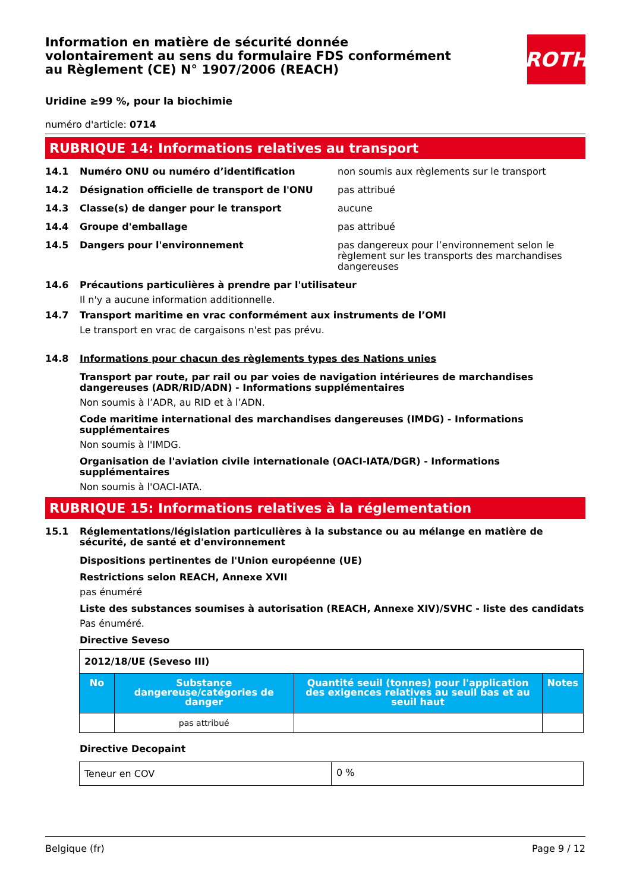Information en matière de sécurité donnée
volontairement au sens du formulaire FDS conformément
au Règlement (CE) N° 1907/2006 (REACH)
ROTH
Uridine ≥99 %, pour la biochimie
numéro d'article: 0714
RUBRIQUE 14: Informations relatives au transport
14.1 Numéro ONU ou numéro d’identification non soumis aux règlements sur le transport
14.2 Désignation officielle de transport de l'ONU pas attribué
14.3 Classe(s) de danger pour le transport aucune
14.4 Groupe d'emballage pas attribué
14.5 Dangers pour l'environnement pas dangereux pour l’environnement selon le règlement sur les transports des marchandises dangereuses
14.6 Précautions particulières à prendre par l'utilisateur
Il n'y a aucune information additionnelle.
14.7 Transport maritime en vrac conformément aux instruments de l’OMI
Le transport en vrac de cargaisons n'est pas prévu.
14.8 Informations pour chacun des règlements types des Nations unies
Transport par route, par rail ou par voies de navigation intérieures de marchandises dangereuses (ADR/RID/ADN) - Informations supplémentaires
Non soumis à l’ADR, au RID et à l’ADN.
Code maritime international des marchandises dangereuses (IMDG) - Informations supplémentaires
Non soumis à l'IMDG.
Organisation de l'aviation civile internationale (OACI-IATA/DGR) - Informations supplémentaires
Non soumis à l'OACI-IATA.
RUBRIQUE 15: Informations relatives à la réglementation
15.1 Réglementations/législation particulières à la substance ou au mélange en matière de sécurité, de santé et d'environnement
Dispositions pertinentes de l'Union européenne (UE)
Restrictions selon REACH, Annexe XVII
pas énuméré
Liste des substances soumises à autorisation (REACH, Annexe XIV)/SVHC - liste des candidats
Pas énuméré.
Directive Seveso
| 2012/18/UE (Seveso III) | | | |
| No | Substance dangereuse/catégories de danger | Quantité seuil (tonnes) pour l'application des exigences relatives au seuil bas et au seuil haut | Notes |
| | pas attribué | | |
Directive Decopaint
| Teneur en COV | 0 % |
Belgique (fr) Page 9 / 12